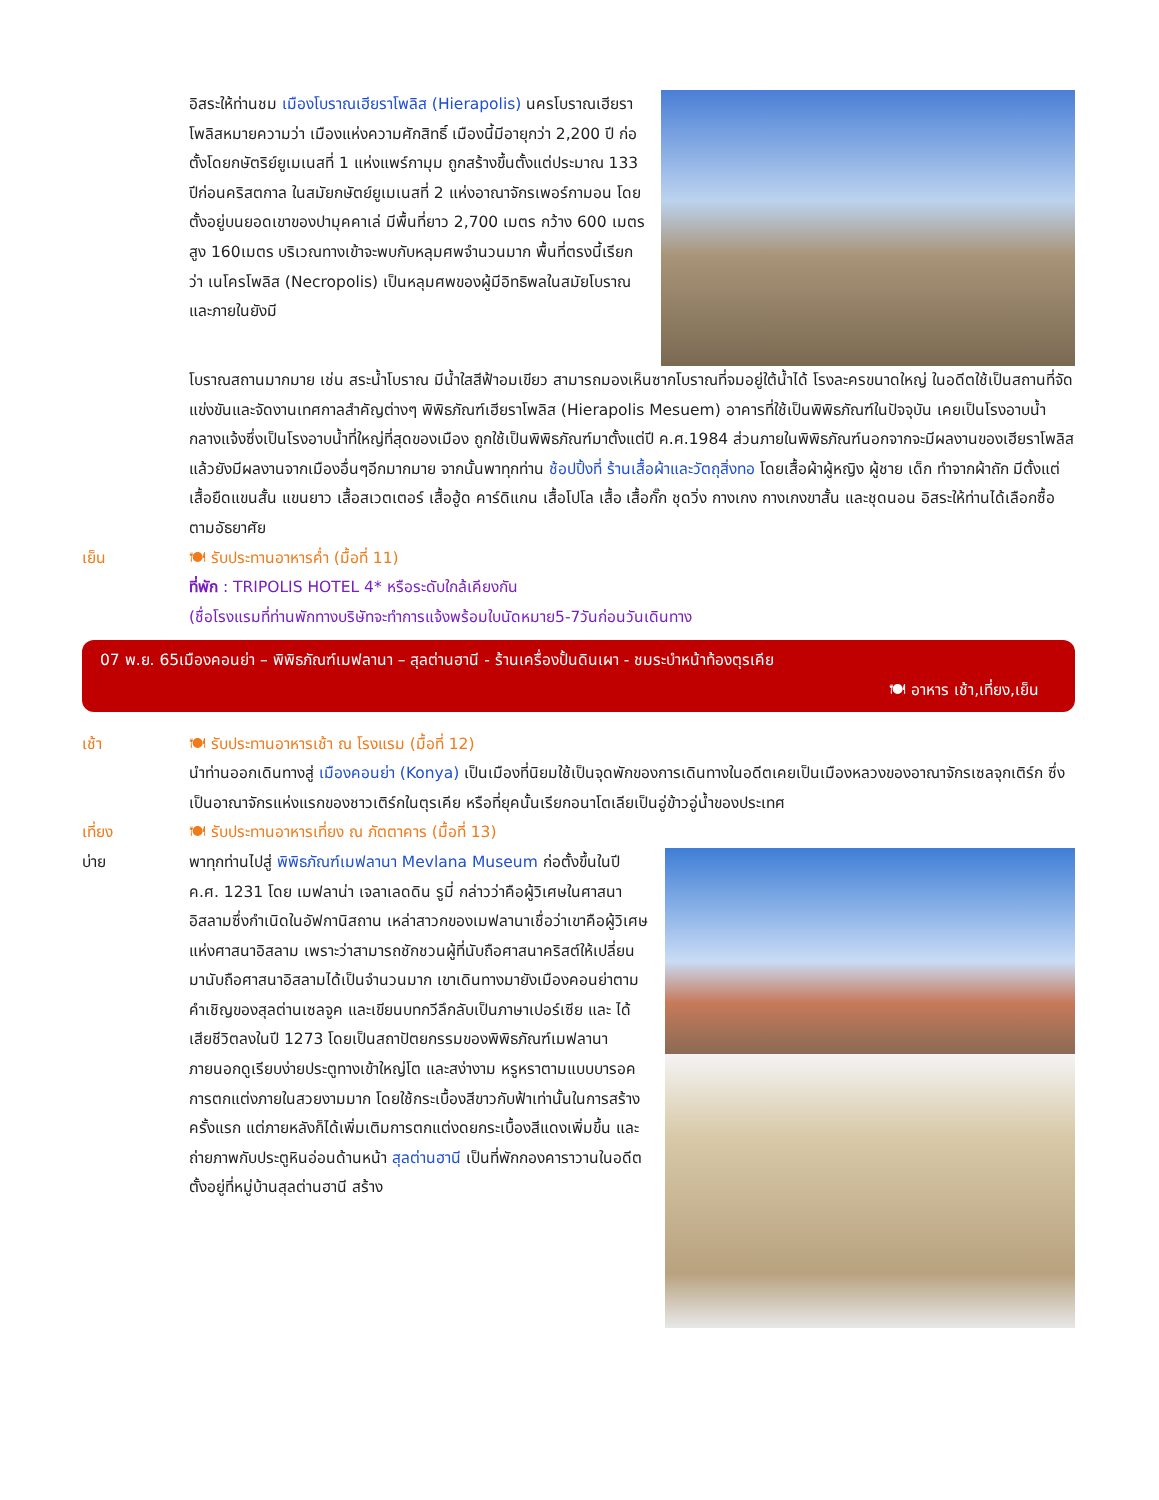อิสระให้ท่านชม เมืองโบราณเฮียราโพลิส (Hierapolis) นครโบราณเฮียราโพลิสหมายความว่า เมืองแห่งความศักสิทธิ์ เมืองนี้มีอายุกว่า 2,200 ปี ก่อตั้งโดยกษัตริย์ยูเมเนสที่ 1 แห่งแพร์กามุม ถูกสร้างขึ้นตั้งแต่ประมาณ 133 ปีก่อนคริสตกาล ในสมัยกษัตย์ยูเมเนสที่ 2 แห่งอาณาจักรเพอร์กามอน โดยตั้งอยู่บนยอดเขาของปามุคคาเล่ มีพื้นที่ยาว 2,700 เมตร กว้าง 600 เมตร สูง 160เมตร บริเวณทางเข้าจะพบกับหลุมศพจำนวนมาก พื้นที่ตรงนี้เรียกว่า เนโครโพลิส (Necropolis) เป็นหลุมศพของผู้มีอิทธิพลในสมัยโบราณ และภายในยังมี
โบราณสถานมากมาย เช่น สระน้ำโบราณ มีน้ำใสสีฟ้าอมเขียว สามารถมองเห็นซากโบราณที่จมอยู่ใต้น้ำได้ โรงละครขนาดใหญ่ ในอดีตใช้เป็นสถานที่จัดแข่งขันและจัดงานเทศกาลสำคัญต่างๆ พิพิธภัณฑ์เฮียราโพลิส (Hierapolis Mesuem) อาคารที่ใช้เป็นพิพิธภัณฑ์ในปัจจุบัน เคยเป็นโรงอาบน้ำกลางแจ้งซึ่งเป็นโรงอาบน้ำที่ใหญ่ที่สุดของเมือง ถูกใช้เป็นพิพิธภัณฑ์มาตั้งแต่ปี ค.ศ.1984 ส่วนภายในพิพิธภัณฑ์นอกจากจะมีผลงานของเฮียราโพลิสแล้วยังมีผลงานจากเมืองอื่นๆอีกมากมาย จากนั้นพาทุกท่าน ช้อปปิ้งที่ ร้านเสื้อผ้าและวัตถุสิ่งทอ โดยเสื้อผ้าผู้หญิง ผู้ชาย เด็ก ทำจากผ้าถัก มีตั้งแต่เสื้อยืดแขนสั้น แขนยาว เสื้อสเวตเตอร์ เสื้อฮู้ด คาร์ดิแกน เสื้อโปโล เสื้อ เสื้อกั๊ก ชุดวิ่ง กางเกง กางเกงขาสั้น และชุดนอน อิสระให้ท่านได้เลือกซื้อตามอัธยาศัย
เย็น 🍽 รับประทานอาหารค่ำ (มื้อที่ 11)
ที่พัก : TRIPOLIS HOTEL 4* หรือระดับใกล้เคียงกัน
(ชื่อโรงแรมที่ท่านพักทางบริษัทจะทำการแจ้งพร้อมใบนัดหมาย5-7วันก่อนวันเดินทาง
07 พ.ย. 65เมืองคอนย่า – พิพิธภัณฑ์เมฟลานา – สุลต่านฮานี - ร้านเครื่องปั้นดินเผา - ชมระบำหน้าท้องตุรเคีย
🍽 อาหาร เช้า,เที่ยง,เย็น
เช้า 🍽 รับประทานอาหารเช้า ณ โรงแรม (มื้อที่ 12)
นำท่านออกเดินทางสู่ เมืองคอนย่า (Konya) เป็นเมืองที่นิยมใช้เป็นจุดพักของการเดินทางในอดีตเคยเป็นเมืองหลวงของอาณาจักรเซลจุกเติร์ก ซึ่งเป็นอาณาจักรแห่งแรกของชาวเติร์กในตุรเคีย หรือที่ยุคนั้นเรียกอนาโตเลียเป็นอู่ข้าวอู่น้ำของประเทศ
เที่ยง 🍽 รับประทานอาหารเที่ยง ณ ภัตตาคาร (มื้อที่ 13)
บ่าย พาทุกท่านไปสู่ พิพิธภัณฑ์เมฟลานา Mevlana Museum ก่อตั้งขึ้นในปี ค.ศ. 1231 โดย เมฟลาน่า เจลาเลดดิน รูมี่ กล่าวว่าคือผู้วิเศษในศาสนาอิสลามซึ่งกำเนิดในอัฟกานิสถาน เหล่าสาวกของเมฟลานาเชื่อว่าเขาคือผู้วิเศษแห่งศาสนาอิสลาม เพราะว่าสามารถชักชวนผู้ที่นับถือศาสนาคริสต์ให้เปลี่ยนมานับถือศาสนาอิสลามได้เป็นจำนวนมาก เขาเดินทางมายังเมืองคอนย่าตามคำเชิญของสุลต่านเซลจูค และเขียนบทกวีลึกลับเป็นภาษาเปอร์เซีย และ ได้เสียชีวิตลงในปี 1273 โดยเป็นสถาปัตยกรรมของพิพิธภัณฑ์เมฟลานา ภายนอกดูเรียบง่ายประตูทางเข้าใหญ่โต และสง่างาม หรูหราตามแบบบารอค การตกแต่งภายในสวยงามมาก โดยใช้กระเบื้องสีขาวกับฟ้าเท่านั้นในการสร้างครั้งแรก แต่ภายหลังก็ได้เพิ่มเติมการตกแต่งดยกระเบื้องสีแดงเพิ่มขึ้น และถ่ายภาพกับประตูหินอ่อนด้านหน้า สุลต่านฮานี เป็นที่พักกองคาราวานในอดีต ตั้งอยู่ที่หมู่บ้านสุลต่านฮานี สร้าง